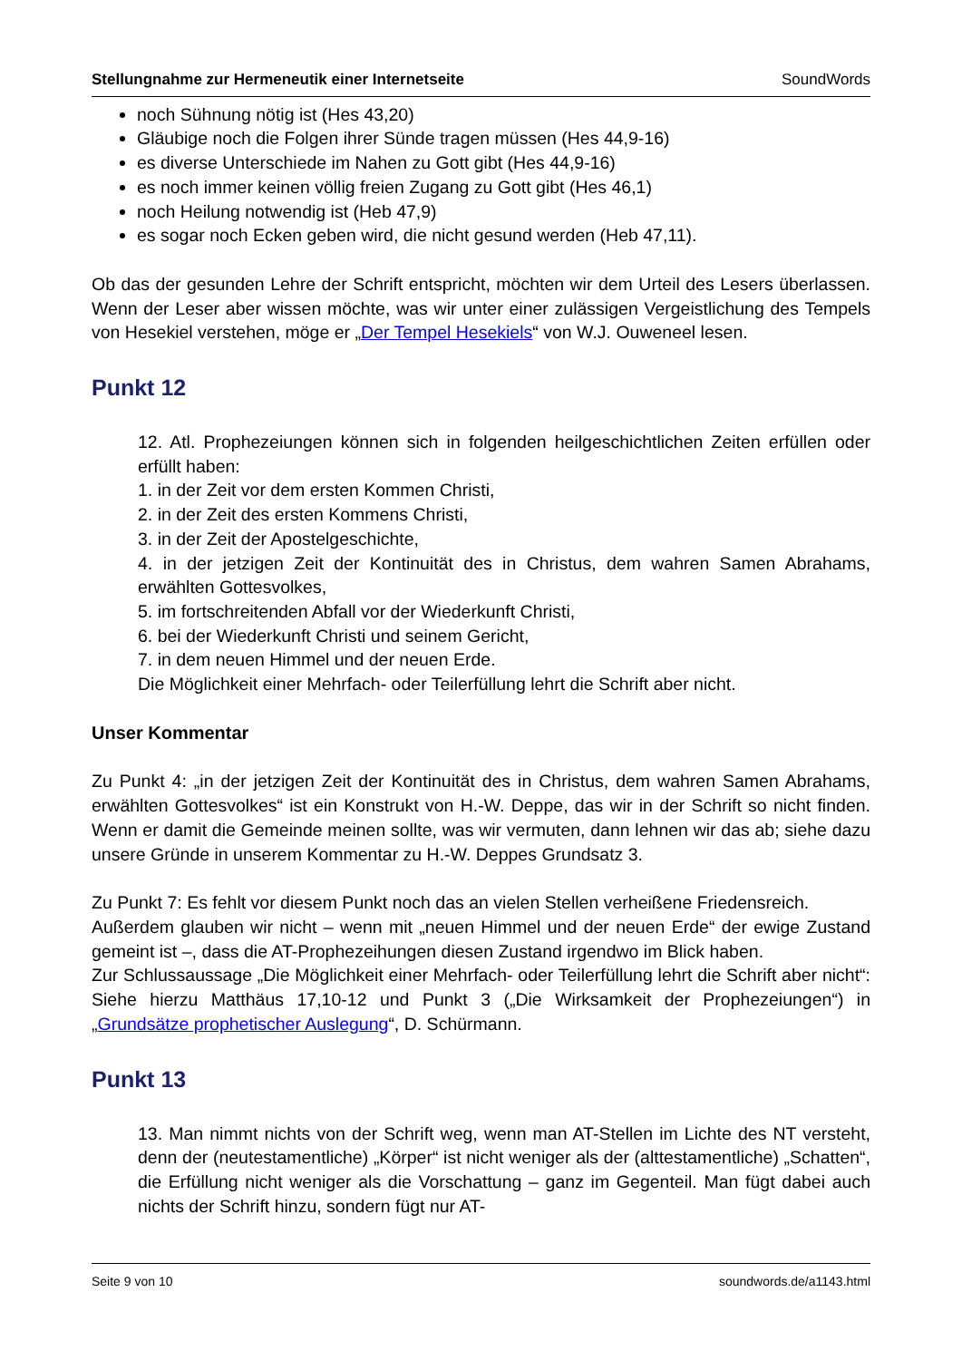Stellungnahme zur Hermeneutik einer Internetseite SoundWords
noch Sühnung nötig ist (Hes 43,20)
Gläubige noch die Folgen ihrer Sünde tragen müssen (Hes 44,9-16)
es diverse Unterschiede im Nahen zu Gott gibt (Hes 44,9-16)
es noch immer keinen völlig freien Zugang zu Gott gibt (Hes 46,1)
noch Heilung notwendig ist (Heb 47,9)
es sogar noch Ecken geben wird, die nicht gesund werden (Heb 47,11).
Ob das der gesunden Lehre der Schrift entspricht, möchten wir dem Urteil des Lesers überlassen. Wenn der Leser aber wissen möchte, was wir unter einer zulässigen Vergeistlichung des Tempels von Hesekiel verstehen, möge er „Der Tempel Hesekiels“ von W.J. Ouweneel lesen.
Punkt 12
12. Atl. Prophezeiungen können sich in folgenden heilgeschichtlichen Zeiten erfüllen oder erfüllt haben:
1. in der Zeit vor dem ersten Kommen Christi,
2. in der Zeit des ersten Kommens Christi,
3. in der Zeit der Apostelgeschichte,
4. in der jetzigen Zeit der Kontinuität des in Christus, dem wahren Samen Abrahams, erwählten Gottesvolkes,
5. im fortschreitenden Abfall vor der Wiederkunft Christi,
6. bei der Wiederkunft Christi und seinem Gericht,
7. in dem neuen Himmel und der neuen Erde.
Die Möglichkeit einer Mehrfach- oder Teilerfüllung lehrt die Schrift aber nicht.
Unser Kommentar
Zu Punkt 4: „in der jetzigen Zeit der Kontinuität des in Christus, dem wahren Samen Abrahams, erwählten Gottesvolkes“ ist ein Konstrukt von H.-W. Deppe, das wir in der Schrift so nicht finden. Wenn er damit die Gemeinde meinen sollte, was wir vermuten, dann lehnen wir das ab; siehe dazu unsere Gründe in unserem Kommentar zu H.-W. Deppes Grundsatz 3.
Zu Punkt 7: Es fehlt vor diesem Punkt noch das an vielen Stellen verheißene Friedensreich.
Außerdem glauben wir nicht – wenn mit „neuen Himmel und der neuen Erde“ der ewige Zustand gemeint ist –, dass die AT-Prophezeihungen diesen Zustand irgendwo im Blick haben.
Zur Schlussaussage „Die Möglichkeit einer Mehrfach- oder Teilerfüllung lehrt die Schrift aber nicht“: Siehe hierzu Matthäus 17,10-12 und Punkt 3 („Die Wirksamkeit der Prophezeiungen“) in „Grundsätze prophetischer Auslegung“, D. Schürmann.
Punkt 13
13. Man nimmt nichts von der Schrift weg, wenn man AT-Stellen im Lichte des NT versteht, denn der (neutestamentliche) „Körper“ ist nicht weniger als der (alttestamentliche) „Schatten“, die Erfüllung nicht weniger als die Vorschattung – ganz im Gegenteil. Man fügt dabei auch nichts der Schrift hinzu, sondern fügt nur AT-
Seite 9 von 10 soundwords.de/a1143.html